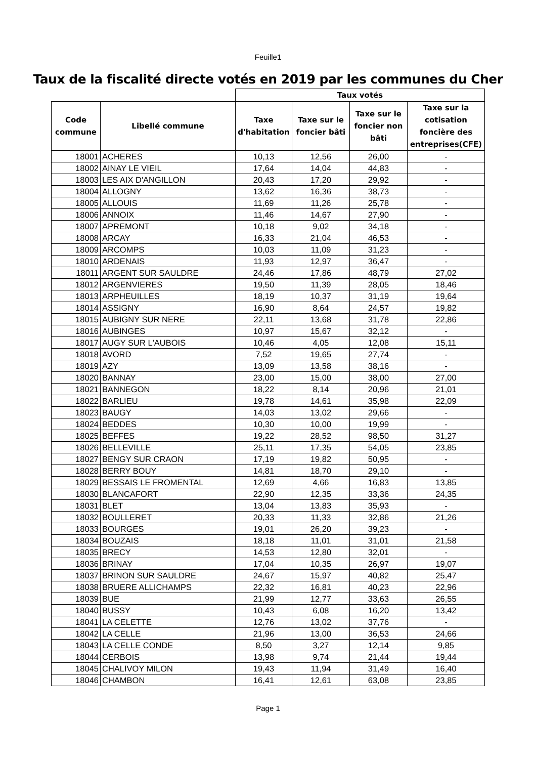Feuille1
Taux de la fiscalité directe votés en 2019 par les communes du Cher
| | | Taux votés | | | |
| --- | --- | --- | --- | --- | --- |
| Code commune | Libellé commune | Taxe d'habitation | Taxe sur le foncier bâti | Taxe sur le foncier non bâti | Taxe sur la cotisation foncière des entreprises(CFE) |
| 18001 | ACHERES | 10,13 | 12,56 | 26,00 | - |
| 18002 | AINAY LE VIEIL | 17,64 | 14,04 | 44,83 | - |
| 18003 | LES AIX D'ANGILLON | 20,43 | 17,20 | 29,92 | - |
| 18004 | ALLOGNY | 13,62 | 16,36 | 38,73 | - |
| 18005 | ALLOUIS | 11,69 | 11,26 | 25,78 | - |
| 18006 | ANNOIX | 11,46 | 14,67 | 27,90 | - |
| 18007 | APREMONT | 10,18 | 9,02 | 34,18 | - |
| 18008 | ARCAY | 16,33 | 21,04 | 46,53 | - |
| 18009 | ARCOMPS | 10,03 | 11,09 | 31,23 | - |
| 18010 | ARDENAIS | 11,93 | 12,97 | 36,47 | - |
| 18011 | ARGENT SUR SAULDRE | 24,46 | 17,86 | 48,79 | 27,02 |
| 18012 | ARGENVIERES | 19,50 | 11,39 | 28,05 | 18,46 |
| 18013 | ARPHEUILLES | 18,19 | 10,37 | 31,19 | 19,64 |
| 18014 | ASSIGNY | 16,90 | 8,64 | 24,57 | 19,82 |
| 18015 | AUBIGNY SUR NERE | 22,11 | 13,68 | 31,78 | 22,86 |
| 18016 | AUBINGES | 10,97 | 15,67 | 32,12 | - |
| 18017 | AUGY SUR L'AUBOIS | 10,46 | 4,05 | 12,08 | 15,11 |
| 18018 | AVORD | 7,52 | 19,65 | 27,74 | - |
| 18019 | AZY | 13,09 | 13,58 | 38,16 | - |
| 18020 | BANNAY | 23,00 | 15,00 | 38,00 | 27,00 |
| 18021 | BANNEGON | 18,22 | 8,14 | 20,96 | 21,01 |
| 18022 | BARLIEU | 19,78 | 14,61 | 35,98 | 22,09 |
| 18023 | BAUGY | 14,03 | 13,02 | 29,66 | - |
| 18024 | BEDDES | 10,30 | 10,00 | 19,99 | - |
| 18025 | BEFFES | 19,22 | 28,52 | 98,50 | 31,27 |
| 18026 | BELLEVILLE | 25,11 | 17,35 | 54,05 | 23,85 |
| 18027 | BENGY SUR CRAON | 17,19 | 19,82 | 50,95 | - |
| 18028 | BERRY BOUY | 14,81 | 18,70 | 29,10 | - |
| 18029 | BESSAIS LE FROMENTAL | 12,69 | 4,66 | 16,83 | 13,85 |
| 18030 | BLANCAFORT | 22,90 | 12,35 | 33,36 | 24,35 |
| 18031 | BLET | 13,04 | 13,83 | 35,93 | - |
| 18032 | BOULLERET | 20,33 | 11,33 | 32,86 | 21,26 |
| 18033 | BOURGES | 19,01 | 26,20 | 39,23 | - |
| 18034 | BOUZAIS | 18,18 | 11,01 | 31,01 | 21,58 |
| 18035 | BRECY | 14,53 | 12,80 | 32,01 | - |
| 18036 | BRINAY | 17,04 | 10,35 | 26,97 | 19,07 |
| 18037 | BRINON SUR SAULDRE | 24,67 | 15,97 | 40,82 | 25,47 |
| 18038 | BRUERE ALLICHAMPS | 22,32 | 16,81 | 40,23 | 22,96 |
| 18039 | BUE | 21,99 | 12,77 | 33,63 | 26,55 |
| 18040 | BUSSY | 10,43 | 6,08 | 16,20 | 13,42 |
| 18041 | LA CELETTE | 12,76 | 13,02 | 37,76 | - |
| 18042 | LA CELLE | 21,96 | 13,00 | 36,53 | 24,66 |
| 18043 | LA CELLE CONDE | 8,50 | 3,27 | 12,14 | 9,85 |
| 18044 | CERBOIS | 13,98 | 9,74 | 21,44 | 19,44 |
| 18045 | CHALIVOY MILON | 19,43 | 11,94 | 31,49 | 16,40 |
| 18046 | CHAMBON | 16,41 | 12,61 | 63,08 | 23,85 |
Page 1